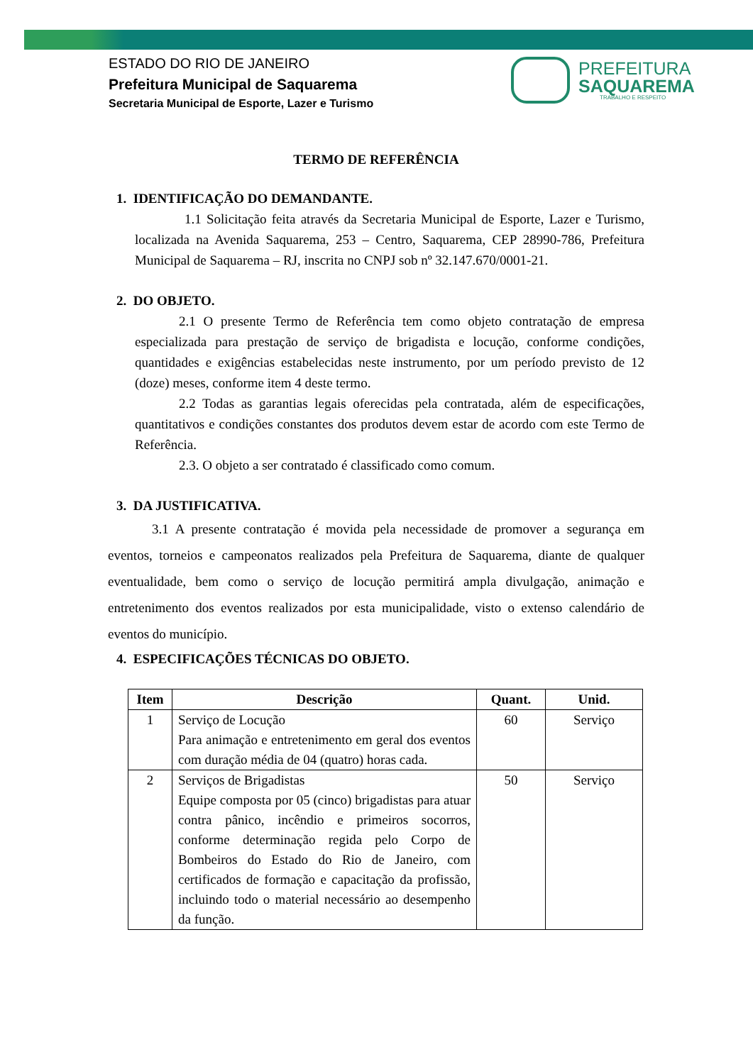ESTADO DO RIO DE JANEIRO
Prefeitura Municipal de Saquarema
Secretaria Municipal de Esporte, Lazer e Turismo
PREFEITURA
SAQUAREMA
TRABALHO E RESPEITO
TERMO DE REFERÊNCIA
1. IDENTIFICAÇÃO DO DEMANDANTE.
1.1 Solicitação feita através da Secretaria Municipal de Esporte, Lazer e Turismo, localizada na Avenida Saquarema, 253 – Centro, Saquarema, CEP 28990-786, Prefeitura Municipal de Saquarema – RJ, inscrita no CNPJ sob nº 32.147.670/0001-21.
2. DO OBJETO.
2.1 O presente Termo de Referência tem como objeto contratação de empresa especializada para prestação de serviço de brigadista e locução, conforme condições, quantidades e exigências estabelecidas neste instrumento, por um período previsto de 12 (doze) meses, conforme item 4 deste termo.
2.2 Todas as garantias legais oferecidas pela contratada, além de especificações, quantitativos e condições constantes dos produtos devem estar de acordo com este Termo de Referência.
2.3. O objeto a ser contratado é classificado como comum.
3. DA JUSTIFICATIVA.
3.1 A presente contratação é movida pela necessidade de promover a segurança em eventos, torneios e campeonatos realizados pela Prefeitura de Saquarema, diante de qualquer eventualidade, bem como o serviço de locução permitirá ampla divulgação, animação e entretenimento dos eventos realizados por esta municipalidade, visto o extenso calendário de eventos do município.
4. ESPECIFICAÇÕES TÉCNICAS DO OBJETO.
| Item | Descrição | Quant. | Unid. |
| --- | --- | --- | --- |
| 1 | Serviço de Locução Para animação e entretenimento em geral dos eventos com duração média de 04 (quatro) horas cada. | 60 | Serviço |
| 2 | Serviços de Brigadistas Equipe composta por 05 (cinco) brigadistas para atuar contra pânico, incêndio e primeiros socorros, conforme determinação regida pelo Corpo de Bombeiros do Estado do Rio de Janeiro, com certificados de formação e capacitação da profissão, incluindo todo o material necessário ao desempenho da função. | 50 | Serviço |